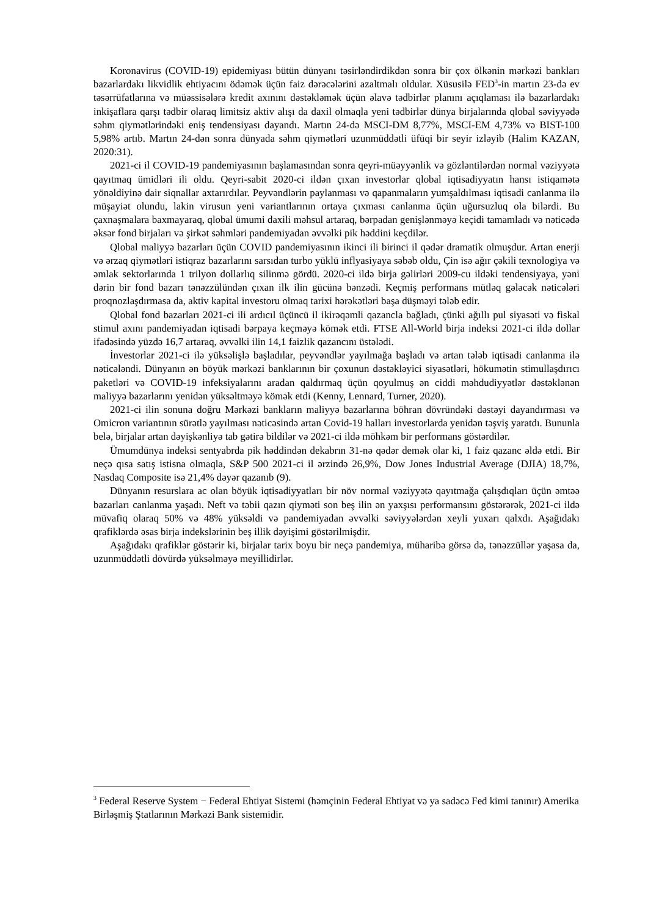Koronavirus (COVID-19) epidemiyası bütün dünyanı təsirləndirdikdən sonra bir çox ölkənin mərkəzi bankları bazarlardakı likvidlik ehtiyacını ödəmək üçün faiz dərəcələrini azaltmalı oldular. Xüsusilə FED<sup>3</sup>-in martın 23-də ev təsərrüfatlarına və müəssisələrə kredit axınını dəstəkləmək üçün əlavə tədbirlər planını açıqlaması ilə bazarlardakı inkişaflara qarşı tədbir olaraq limitsiz aktiv alışı da daxil olmaqla yeni tədbirlər dünya birjalarında qlobal səviyyədə səhm qiymətlərindəki eniş tendensiyası dayandı. Martın 24-də MSCI-DM 8,77%, MSCI-EM 4,73% və BIST-100 5,98% artıb. Martın 24-dən sonra dünyada səhm qiymətləri uzunmüddətli üfüqi bir seyir izləyib (Halim KAZAN, 2020:31).
2021-ci il COVID-19 pandemiyasının başlamasından sonra qeyri-müəyyənlik və gözləntilərdən normal vəziyyətə qayıtmaq ümidləri ili oldu. Qeyri-sabit 2020-ci ildən çıxan investorlar qlobal iqtisadiyyatın hansı istiqamətə yönəldiyinə dair siqnallar axtarırdılar. Peyvəndlərin paylanması və qapanmaların yumşaldılması iqtisadi canlanma ilə müşayiət olundu, lakin virusun yeni variantlarının ortaya çıxması canlanma üçün uğursuzluq ola bilərdi. Bu çaxnaşmalara baxmayaraq, qlobal ümumi daxili məhsul artaraq, bərpadan genişlənməyə keçidi tamamladı və nəticədə əksər fond birjaları və şirkət səhmləri pandemiyadan əvvəlki pik həddini keçdilər.
Qlobal maliyyə bazarları üçün COVID pandemiyasının ikinci ili birinci il qədər dramatik olmuşdur. Artan enerji və ərzaq qiymətləri istiqraz bazarlarını sarsıdan turbo yüklü inflyasiyaya səbəb oldu, Çin isə ağır çəkili texnologiya və əmlak sektorlarında 1 trilyon dollarlıq silinmə gördü. 2020-ci ildə birja gəlirləri 2009-cu ildəki tendensiyaya, yəni dərin bir fond bazarı tənəzzülündən çıxan ilk ilin gücünə bənzədi. Keçmiş performans mütləq gələcək nəticələri proqnozlaşdırmasa da, aktiv kapital investoru olmaq tarixi hərəkətləri başa düşməyi tələb edir.
Qlobal fond bazarları 2021-ci ili ardıcıl üçüncü il ikirəqəmli qazancla bağladı, çünki ağıllı pul siyasəti və fiskal stimul axını pandemiyadan iqtisadi bərpaya keçməyə kömək etdi. FTSE All-World birja indeksi 2021-ci ildə dollar ifadəsində yüzdə 16,7 artaraq, əvvəlki ilin 14,1 faizlik qazancını üstələdi.
İnvestorlar 2021-ci ilə yüksəlişlə başladılar, peyvəndlər yayılmağa başladı və artan tələb iqtisadi canlanma ilə nəticələndi. Dünyanın ən böyük mərkəzi banklarının bir çoxunun dəstəkləyici siyasətləri, hökumətin stimullaşdırıcı paketləri və COVID-19 infeksiyalarını aradan qaldırmaq üçün qoyulmuş ən ciddi məhdudiyyətlər dəstəklənən maliyyə bazarlarını yenidən yüksəltməyə kömək etdi (Kenny, Lennard, Turner, 2020).
2021-ci ilin sonuna doğru Mərkəzi bankların maliyyə bazarlarına böhran dövründəki dəstəyi dayandırması və Omicron variantının sürətlə yayılması nəticəsində artan Covid-19 halları investorlarda yenidən təşviş yaratdı. Bununla belə, birjalar artan dəyişkənliyə tab gətirə bildilər və 2021-ci ildə möhkəm bir performans göstərdilər.
Ümumdünya indeksi sentyabrda pik həddindən dekabrın 31-nə qədər demək olar ki, 1 faiz qazanc əldə etdi. Bir neçə qısa satış istisna olmaqla, S&P 500 2021-ci il ərzində 26,9%, Dow Jones Industrial Average (DJIA) 18,7%, Nasdaq Composite isə 21,4% dəyər qazanıb (9).
Dünyanın resurslara ac olan böyük iqtisadiyyatları bir növ normal vəziyyətə qayıtmağa çalışdıqları üçün əmtəə bazarları canlanma yaşadı. Neft və təbii qazın qiyməti son beş ilin ən yaxşısı performansını göstərərək, 2021-ci ildə müvafiq olaraq 50% və 48% yüksəldi və pandemiyadan əvvəlki səviyyələrdən xeyli yuxarı qalxdı. Aşağıdakı qrafiklərdə əsas birja indekslərinin beş illik dəyişimi göstərilmişdir.
Aşağıdakı qrafiklər göstərir ki, birjalar tarix boyu bir neçə pandemiya, müharibə görsə də, tənəzzüllər yaşasa da, uzunmüddətli dövürdə yüksəlməyə meyillidirlər.
<sup>3</sup> Federal Reserve System − Federal Ehtiyat Sistemi (həmçinin Federal Ehtiyat və ya sadəcə Fed kimi tanınır) Amerika Birləşmiş Ştatlarının Mərkəzi Bank sistemidir.